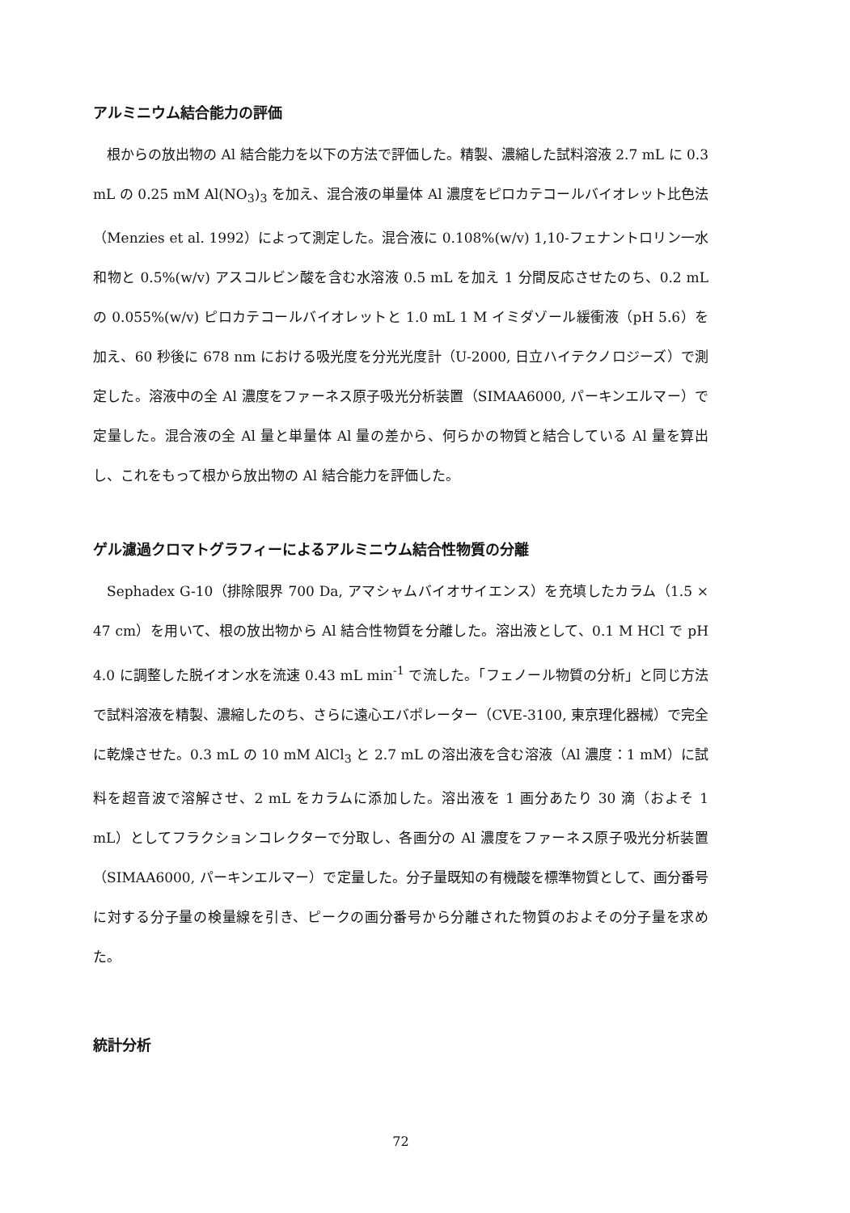アルミニウム結合能力の評価
根からの放出物の Al 結合能力を以下の方法で評価した。精製、濃縮した試料溶液 2.7 mL に 0.3 mL の 0.25 mM Al(NO<sub>3</sub>)<sub>3</sub> を加え、混合液の単量体 Al 濃度をピロカテコールバイオレット比色法（Menzies et al. 1992）によって測定した。混合液に 0.108%(w/v) 1,10-フェナントロリン一水和物と 0.5%(w/v) アスコルビン酸を含む水溶液 0.5 mL を加え 1 分間反応させたのち、0.2 mL の 0.055%(w/v) ピロカテコールバイオレットと 1.0 mL 1 M イミダゾール緩衝液（pH 5.6）を加え、60 秒後に 678 nm における吸光度を分光光度計（U-2000, 日立ハイテクノロジーズ）で測定した。溶液中の全 Al 濃度をファーネス原子吸光分析装置（SIMAA6000, パーキンエルマー）で定量した。混合液の全 Al 量と単量体 Al 量の差から、何らかの物質と結合している Al 量を算出し、これをもって根から放出物の Al 結合能力を評価した。
ゲル濾過クロマトグラフィーによるアルミニウム結合性物質の分離
Sephadex G-10（排除限界 700 Da, アマシャムバイオサイエンス）を充填したカラム（1.5 × 47 cm）を用いて、根の放出物から Al 結合性物質を分離した。溶出液として、0.1 M HCl で pH 4.0 に調整した脱イオン水を流速 0.43 mL min<sup>-1</sup> で流した。「フェノール物質の分析」と同じ方法で試料溶液を精製、濃縮したのち、さらに遠心エバポレーター（CVE-3100, 東京理化器械）で完全に乾燥させた。0.3 mL の 10 mM AlCl<sub>3</sub> と 2.7 mL の溶出液を含む溶液（Al 濃度：1 mM）に試料を超音波で溶解させ、2 mL をカラムに添加した。溶出液を 1 画分あたり 30 滴（およそ 1 mL）としてフラクションコレクターで分取し、各画分の Al 濃度をファーネス原子吸光分析装置（SIMAA6000, パーキンエルマー）で定量した。分子量既知の有機酸を標準物質として、画分番号に対する分子量の検量線を引き、ピークの画分番号から分離された物質のおよその分子量を求めた。
統計分析
72